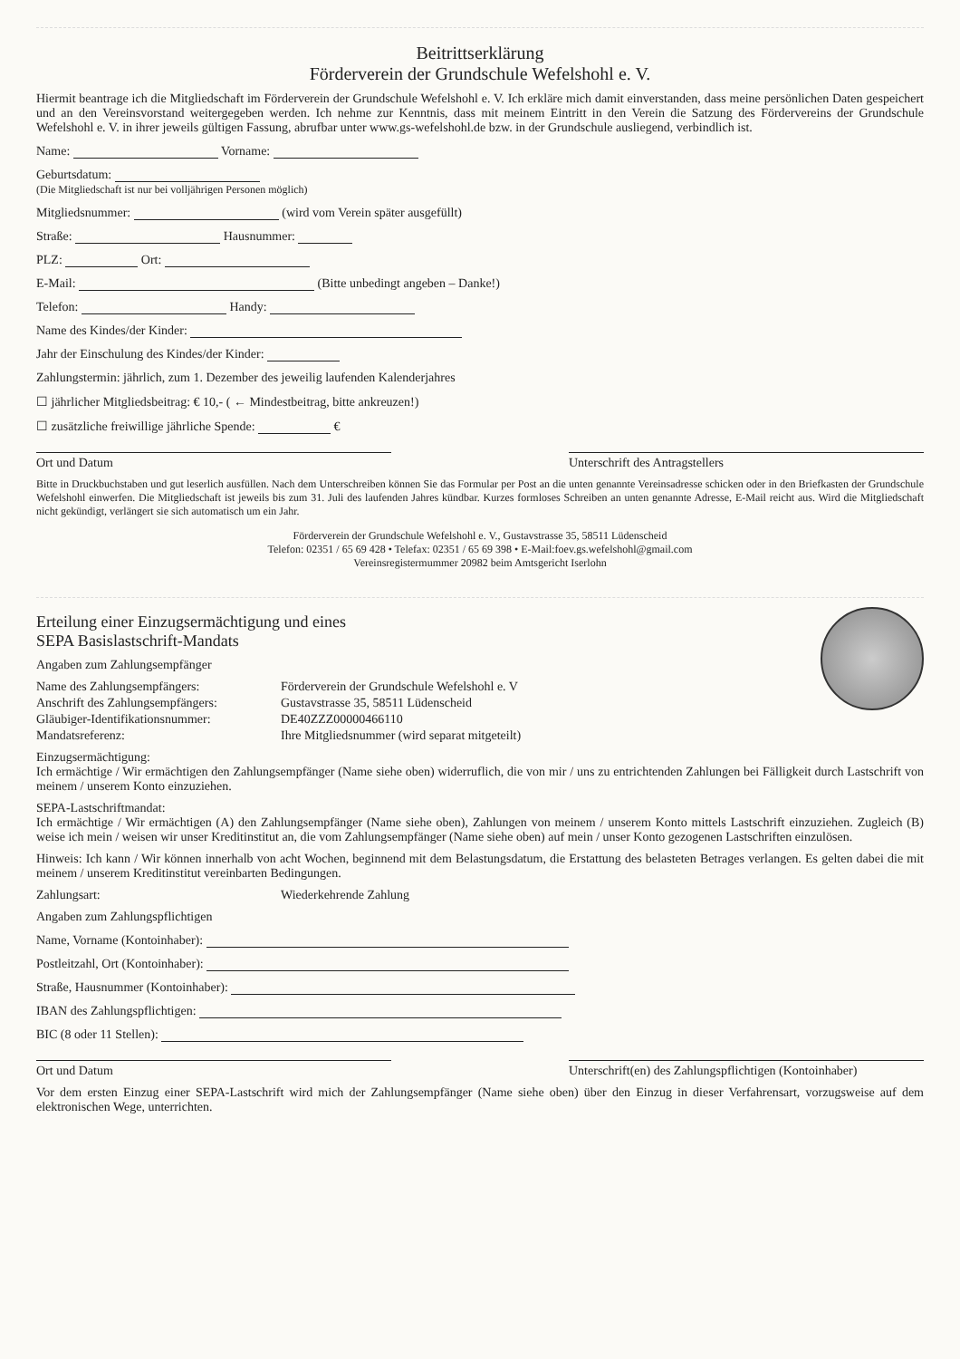Beitrittserklärung
Förderverein der Grundschule Wefelshohl e. V.
Hiermit beantrage ich die Mitgliedschaft im Förderverein der Grundschule Wefelshohl e. V. Ich erkläre mich damit einverstanden, dass meine persönlichen Daten gespeichert und an den Vereinsvorstand weitergegeben werden. Ich nehme zur Kenntnis, dass mit meinem Eintritt in den Verein die Satzung des Fördervereins der Grundschule Wefelshohl e. V. in ihrer jeweils gültigen Fassung, abrufbar unter www.gs-wefelshohl.de bzw. in der Grundschule ausliegend, verbindlich ist.
Name: Vorname:
Geburtsdatum:
(Die Mitgliedschaft ist nur bei volljährigen Personen möglich)
Mitgliedsnummer: (wird vom Verein später ausgefüllt)
Straße: Hausnummer:
PLZ: Ort:
E-Mail: (Bitte unbedingt angeben – Danke!)
Telefon: Handy:
Name des Kindes/der Kinder:
Jahr der Einschulung des Kindes/der Kinder:
Zahlungstermin: jährlich, zum 1. Dezember des jeweilig laufenden Kalenderjahres
☐ jährlicher Mitgliedsbeitrag: € 10,- ( ← Mindestbeitrag, bitte ankreuzen!)
☐ zusätzliche freiwillige jährliche Spende: €
Ort und Datum Unterschrift des Antragstellers
Bitte in Druckbuchstaben und gut leserlich ausfüllen. Nach dem Unterschreiben können Sie das Formular per Post an die unten genannte Vereinsadresse schicken oder in den Briefkasten der Grundschule Wefelshohl einwerfen. Die Mitgliedschaft ist jeweils bis zum 31. Juli des laufenden Jahres kündbar. Kurzes formloses Schreiben an unten genannte Adresse, E-Mail reicht aus. Wird die Mitgliedschaft nicht gekündigt, verlängert sie sich automatisch um ein Jahr.
Förderverein der Grundschule Wefelshohl e. V., Gustavstrasse 35, 58511 Lüdenscheid
Telefon: 02351 / 65 69 428 • Telefax: 02351 / 65 69 398 • E-Mail:foev.gs.wefelshohl@gmail.com
Vereinsregistermummer 20982 beim Amtsgericht Iserlohn
Erteilung einer Einzugsermächtigung und eines
SEPA Basislastschrift-Mandats
Angaben zum Zahlungsempfänger
Name des Zahlungsempfängers:
Förderverein der Grundschule Wefelshohl e. V
Anschrift des Zahlungsempfängers:
Gustavstrasse 35, 58511 Lüdenscheid
Gläubiger-Identifikationsnummer:
DE40ZZZ00000466110
Mandatsreferenz:
Ihre Mitgliedsnummer (wird separat mitgeteilt)
Einzugsermächtigung:
Ich ermächtige / Wir ermächtigen den Zahlungsempfänger (Name siehe oben) widerruflich, die von mir / uns zu entrichtenden Zahlungen bei Fälligkeit durch Lastschrift von meinem / unserem Konto einzuziehen.
SEPA-Lastschriftmandat:
Ich ermächtige / Wir ermächtigen (A) den Zahlungsempfänger (Name siehe oben), Zahlungen von meinem / unserem Konto mittels Lastschrift einzuziehen. Zugleich (B) weise ich mein / weisen wir unser Kreditinstitut an, die vom Zahlungsempfänger (Name siehe oben) auf mein / unser Konto gezogenen Lastschriften einzulösen.
Hinweis: Ich kann / Wir können innerhalb von acht Wochen, beginnend mit dem Belastungsdatum, die Erstattung des belasteten Betrages verlangen. Es gelten dabei die mit meinem / unserem Kreditinstitut vereinbarten Bedingungen.
Zahlungsart:
Wiederkehrende Zahlung
Angaben zum Zahlungspflichtigen
Name, Vorname (Kontoinhaber):
Postleitzahl, Ort (Kontoinhaber):
Straße, Hausnummer (Kontoinhaber):
IBAN des Zahlungspflichtigen:
BIC (8 oder 11 Stellen):
Ort und Datum Unterschrift(en) des Zahlungspflichtigen (Kontoinhaber)
Vor dem ersten Einzug einer SEPA-Lastschrift wird mich der Zahlungsempfänger (Name siehe oben) über den Einzug in dieser Verfahrensart, vorzugsweise auf dem elektronischen Wege, unterrichten.